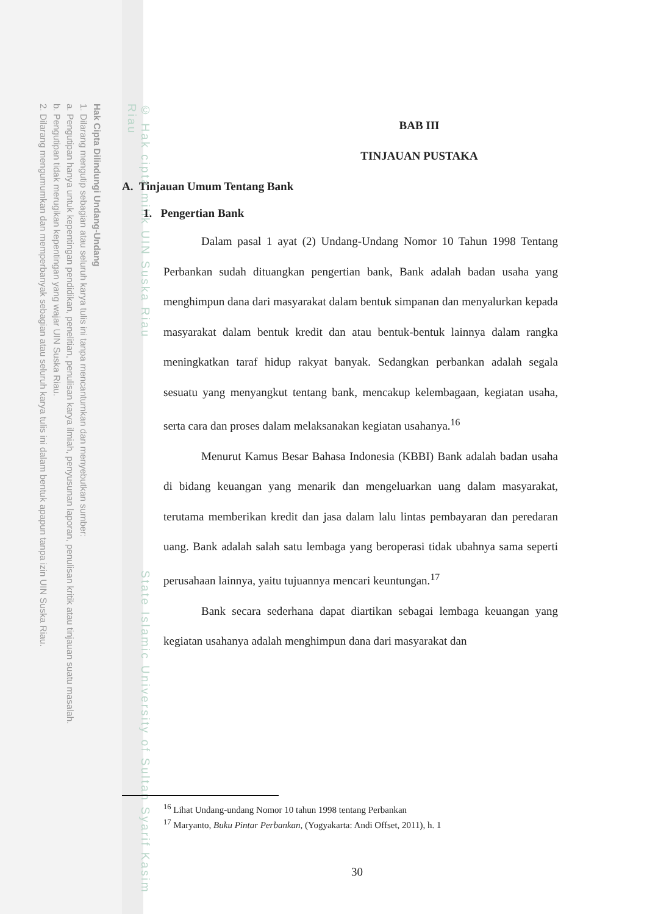Hak Cipta Dilindungi Undang-Undang
1. Dilarang mengutip sebagian atau seluruh karya tulis ini tanpa mencantumkan dan menyebutkan sumber:
a. Pengutipan hanya untuk kepentingan pendidikan, penelitian, penulisan karya ilmiah, penyusunan laporan, penulisan kritik atau tinjauan suatu masalah.
b. Pengutipan tidak merugikan kepentingan yang wajar UIN Suska Riau.
2. Dilarang mengumumkan dan memperbanyak sebagian atau seluruh karya tulis ini dalam bentuk apapun tanpa izin UIN Suska Riau.
© Hak cipta milik UIN Suska Riau State Islamic University of Sultan Syarif Kasim Riau
BAB III
TINJAUAN PUSTAKA
A. Tinjauan Umum Tentang Bank
1. Pengertian Bank
Dalam pasal 1 ayat (2) Undang-Undang Nomor 10 Tahun 1998 Tentang Perbankan sudah dituangkan pengertian bank, Bank adalah badan usaha yang menghimpun dana dari masyarakat dalam bentuk simpanan dan menyalurkan kepada masyarakat dalam bentuk kredit dan atau bentuk-bentuk lainnya dalam rangka meningkatkan taraf hidup rakyat banyak. Sedangkan perbankan adalah segala sesuatu yang menyangkut tentang bank, mencakup kelembagaan, kegiatan usaha, serta cara dan proses dalam melaksanakan kegiatan usahanya.<sup>16</sup>
Menurut Kamus Besar Bahasa Indonesia (KBBI) Bank adalah badan usaha di bidang keuangan yang menarik dan mengeluarkan uang dalam masyarakat, terutama memberikan kredit dan jasa dalam lalu lintas pembayaran dan peredaran uang. Bank adalah salah satu lembaga yang beroperasi tidak ubahnya sama seperti perusahaan lainnya, yaitu tujuannya mencari keuntungan.<sup>17</sup>
Bank secara sederhana dapat diartikan sebagai lembaga keuangan yang kegiatan usahanya adalah menghimpun dana dari masyarakat dan
<sup>16</sup> Lihat Undang-undang Nomor 10 tahun 1998 tentang Perbankan
<sup>17</sup> Maryanto, Buku Pintar Perbankan, (Yogyakarta: Andi Offset, 2011), h. 1
30